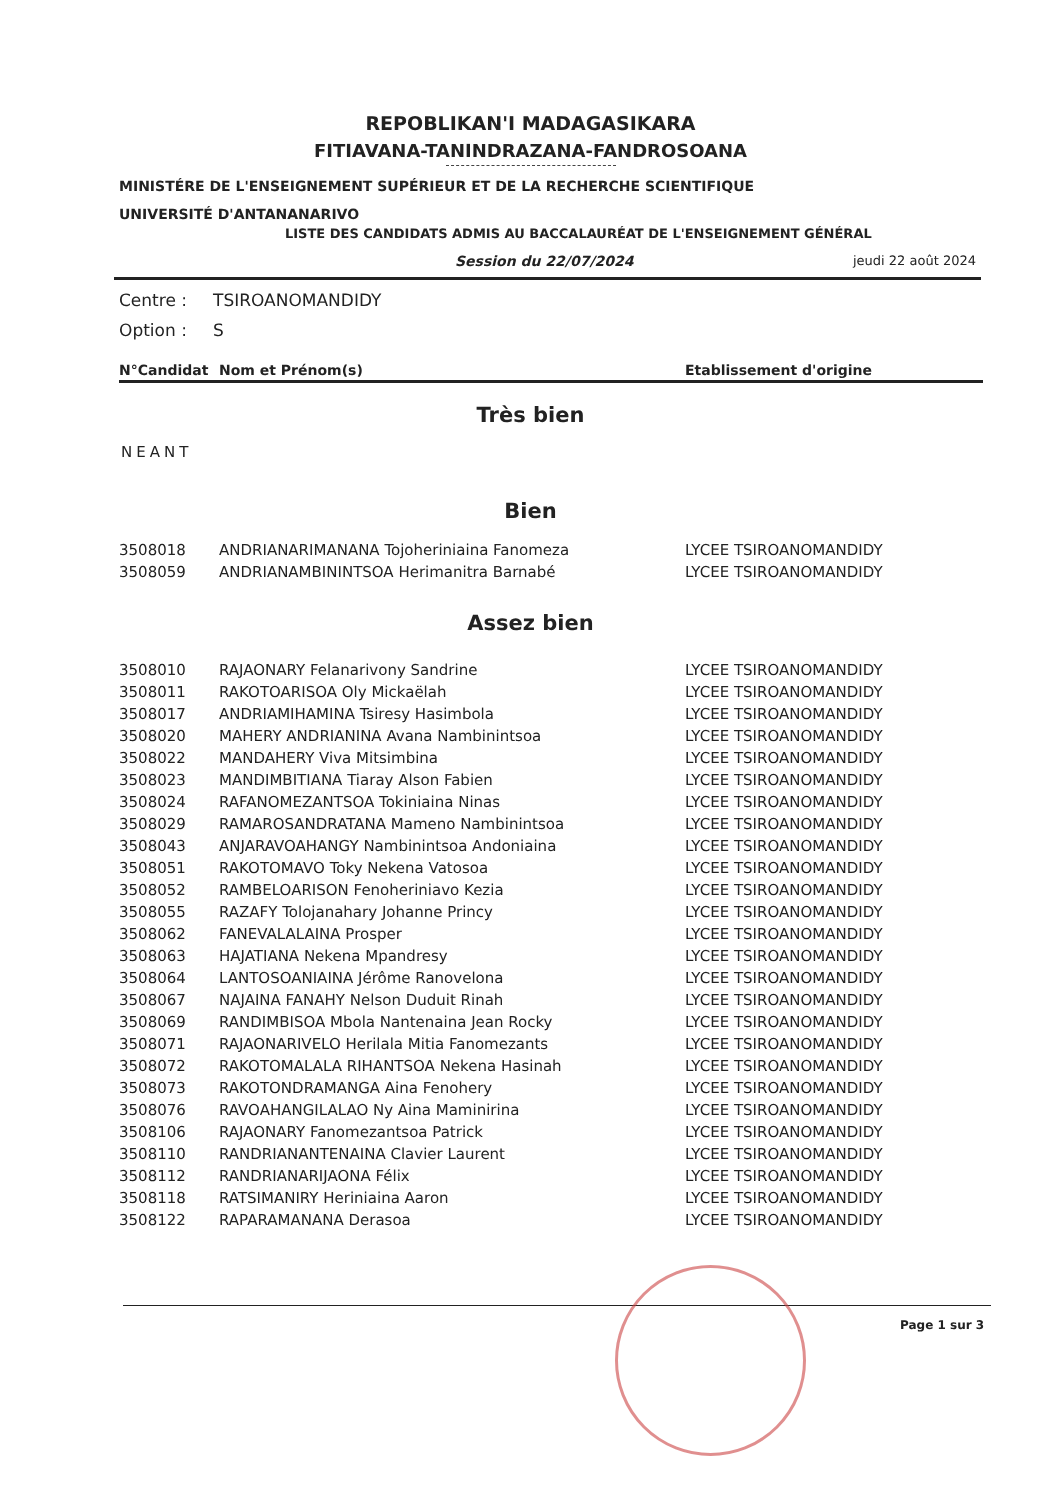REPOBLIKAN'I MADAGASIKARA
FITIAVANA-TANINDRAZANA-FANDROSOANA
MINISTÉRE DE L'ENSEIGNEMENT SUPÉRIEUR ET DE LA RECHERCHE SCIENTIFIQUE
UNIVERSITÉ D'ANTANANARIVO
LISTE DES CANDIDATS ADMIS AU BACCALAURÉAT DE L'ENSEIGNEMENT GÉNÉRAL
Session du 22/07/2024 jeudi 22 août 2024
Centre : TSIROANOMANDIDY
Option : S
| N°Candidat | Nom et Prénom(s) | Etablissement d'origine |
| --- | --- | --- |
Très bien
NEANT
Bien
| 3508018 | ANDRIANARIMANANA Tojoheriniaina Fanomeza | LYCEE TSIROANOMANDIDY |
| 3508059 | ANDRIANAMBININTSOA Herimanitra Barnabé | LYCEE TSIROANOMANDIDY |
Assez bien
| 3508010 | RAJAONARY Felanarivony Sandrine | LYCEE TSIROANOMANDIDY |
| 3508011 | RAKOTOARISOA Oly Mickaëlah | LYCEE TSIROANOMANDIDY |
| 3508017 | ANDRIAMIHAMINA Tsiresy Hasimbola | LYCEE TSIROANOMANDIDY |
| 3508020 | MAHERY ANDRIANINA Avana Nambinintsoa | LYCEE TSIROANOMANDIDY |
| 3508022 | MANDAHERY Viva Mitsimbina | LYCEE TSIROANOMANDIDY |
| 3508023 | MANDIMBITIANA Tiaray Alson Fabien | LYCEE TSIROANOMANDIDY |
| 3508024 | RAFANOMEZANTSOA Tokiniaina Ninas | LYCEE TSIROANOMANDIDY |
| 3508029 | RAMAROSANDRATANA Mameno Nambinintsoa | LYCEE TSIROANOMANDIDY |
| 3508043 | ANJARAVOAHANGY Nambinintsoa Andoniaina | LYCEE TSIROANOMANDIDY |
| 3508051 | RAKOTOMAVO Toky Nekena Vatosoa | LYCEE TSIROANOMANDIDY |
| 3508052 | RAMBELOARISON Fenoheriniavo Kezia | LYCEE TSIROANOMANDIDY |
| 3508055 | RAZAFY Tolojanahary Johanne Princy | LYCEE TSIROANOMANDIDY |
| 3508062 | FANEVALALAINA Prosper | LYCEE TSIROANOMANDIDY |
| 3508063 | HAJATIANA Nekena Mpandresy | LYCEE TSIROANOMANDIDY |
| 3508064 | LANTOSOANIAINA Jérôme Ranovelona | LYCEE TSIROANOMANDIDY |
| 3508067 | NAJAINA FANAHY Nelson Duduit Rinah | LYCEE TSIROANOMANDIDY |
| 3508069 | RANDIMBISOA Mbola Nantenaina Jean Rocky | LYCEE TSIROANOMANDIDY |
| 3508071 | RAJAONARIVELO Herilala Mitia Fanomezants | LYCEE TSIROANOMANDIDY |
| 3508072 | RAKOTOMALALA RIHANTSOA Nekena Hasinah | LYCEE TSIROANOMANDIDY |
| 3508073 | RAKOTONDRAMANGA Aina Fenohery | LYCEE TSIROANOMANDIDY |
| 3508076 | RAVOAHANGILALAO Ny Aina Maminirina | LYCEE TSIROANOMANDIDY |
| 3508106 | RAJAONARY Fanomezantsoa Patrick | LYCEE TSIROANOMANDIDY |
| 3508110 | RANDRIANANTENAINA Clavier Laurent | LYCEE TSIROANOMANDIDY |
| 3508112 | RANDRIANARIJAONA Félix | LYCEE TSIROANOMANDIDY |
| 3508118 | RATSIMANIRY Heriniaina Aaron | LYCEE TSIROANOMANDIDY |
| 3508122 | RAPARAMANANA Derasoa | LYCEE TSIROANOMANDIDY |
Page 1 sur 3